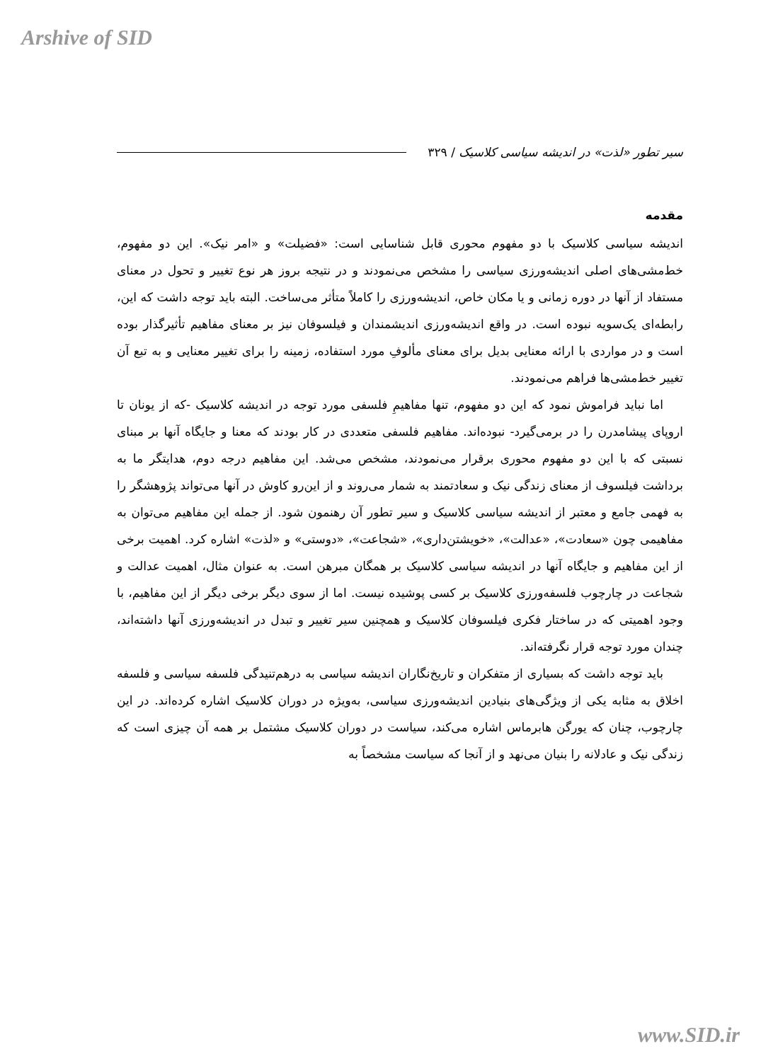Arshive of SID
سیر تطور «لذت» در اندیشه سیاسی کلاسیک / ۳۲۹
مقدمه
اندیشه سیاسی کلاسیک با دو مفهوم محوری قابل شناسایی است: «فضیلت» و «امر نیک». این دو مفهوم، خط‌مشی‌های اصلی اندیشه‌ورزی سیاسی را مشخص می‌نمودند و در نتیجه بروز هر نوع تغییر و تحول در معنای مستفاد از آنها در دوره زمانی و یا مکان خاص، اندیشه‌ورزی را کاملاً متأثر می‌ساخت. البته باید توجه داشت که این، رابطه‌ای یک‌سویه نبوده است. در واقع اندیشه‌ورزی اندیشمندان و فیلسوفان نیز بر معنای مفاهیم تأثیرگذار بوده است و در مواردی با ارائه معنایی بدیل برای معنای مألوفِ مورد استفاده، زمینه را برای تغییر معنایی و به تبع آن تغییر خط‌مشی‌ها فراهم می‌نمودند.
اما نباید فراموش نمود که این دو مفهوم، تنها مفاهیمِ فلسفی مورد توجه در اندیشه کلاسیک -که از یونان تا اروپای پیشامدرن را در برمی‌گیرد- نبوده‌اند. مفاهیم فلسفی متعددی در کار بودند که معنا و جایگاه آنها بر مبنای نسبتی که با این دو مفهوم محوری برقرار می‌نمودند، مشخص می‌شد. این مفاهیم درجه دوم، هدایتگر ما به برداشت فیلسوف از معنای زندگی نیک و سعادتمند به شمار می‌روند و از این‌رو کاوش در آنها می‌تواند پژوهشگر را به فهمی جامع و معتبر از اندیشه سیاسی کلاسیک و سیر تطور آن رهنمون شود. از جمله این مفاهیم می‌توان به مفاهیمی چون «سعادت»، «عدالت»، «خویشتن‌داری»، «شجاعت»، «دوستی» و «لذت» اشاره کرد. اهمیت برخی از این مفاهیم و جایگاه آنها در اندیشه سیاسی کلاسیک بر همگان مبرهن است. به عنوان مثال، اهمیت عدالت و شجاعت در چارچوب فلسفه‌ورزی کلاسیک بر کسی پوشیده نیست. اما از سوی دیگر برخی دیگر از این مفاهیم، با وجود اهمیتی که در ساختار فکری فیلسوفان کلاسیک و همچنین سیر تغییر و تبدل در اندیشه‌ورزی آنها داشته‌اند، چندان مورد توجه قرار نگرفته‌اند.
باید توجه داشت که بسیاری از متفکران و تاریخ‌نگاران اندیشه سیاسی به درهم‌تنیدگی فلسفه سیاسی و فلسفه اخلاق به مثابه یکی از ویژگی‌های بنیادین اندیشه‌ورزی سیاسی، به‌ویژه در دوران کلاسیک اشاره کرده‌اند. در این چارچوب، چنان که یورگن هابرماس اشاره می‌کند، سیاست در دوران کلاسیک مشتمل بر همه آن چیزی است که زندگی نیک و عادلانه را بنیان می‌نهد و از آنجا که سیاست مشخصاً به
www.SID.ir